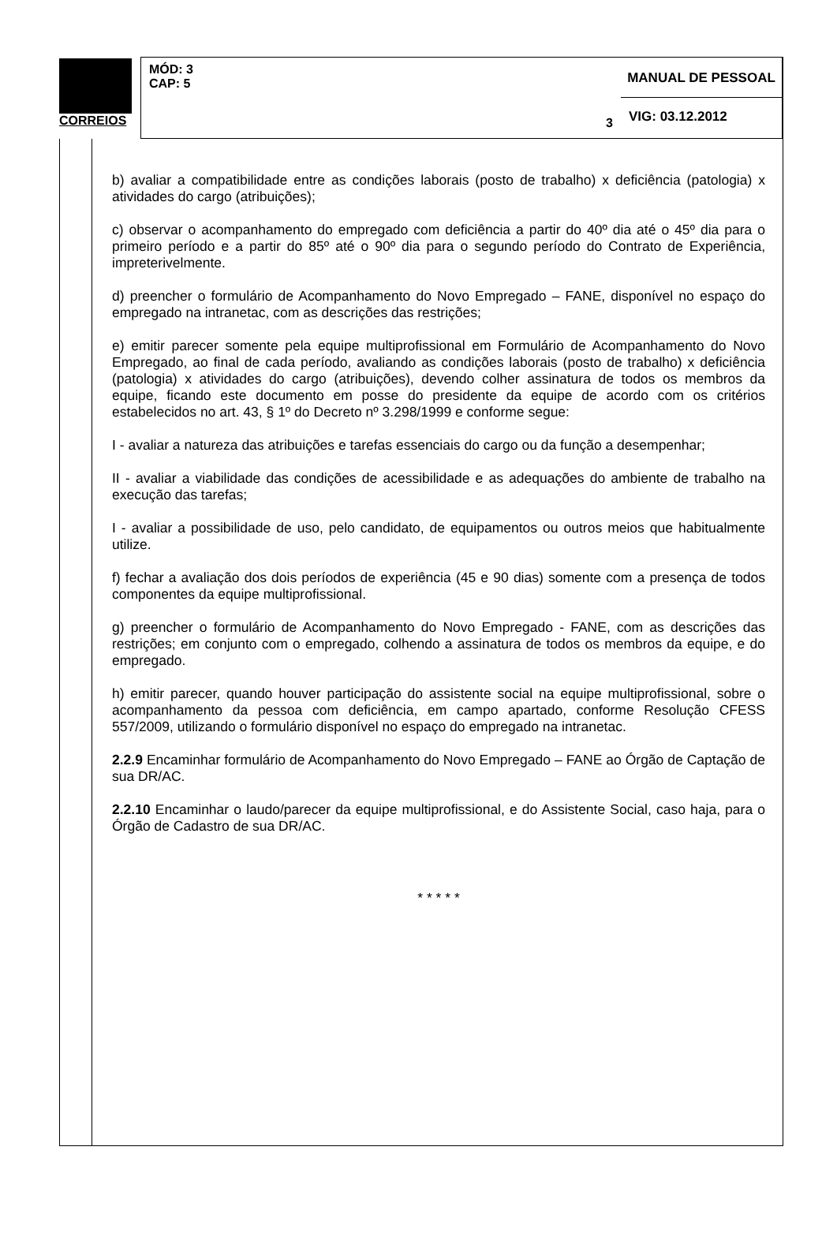CORREIOS
MANUAL DE PESSOAL
MÓD: 3
CAP: 5
3
VIG: 03.12.2012
b) avaliar a compatibilidade entre as condições laborais (posto de trabalho) x deficiência (patologia) x atividades do cargo (atribuições);
c) observar o acompanhamento do empregado com deficiência a partir do 40º dia até o 45º dia para o primeiro período e a partir do 85º até o 90º dia para o segundo período do Contrato de Experiência, impreterivelmente.
d) preencher o formulário de Acompanhamento do Novo Empregado – FANE, disponível no espaço do empregado na intranetac, com as descrições das restrições;
e) emitir parecer somente pela equipe multiprofissional em Formulário de Acompanhamento do Novo Empregado, ao final de cada período, avaliando as condições laborais (posto de trabalho) x deficiência (patologia) x atividades do cargo (atribuições), devendo colher assinatura de todos os membros da equipe, ficando este documento em posse do presidente da equipe de acordo com os critérios estabelecidos no art. 43, § 1º do Decreto nº 3.298/1999 e conforme segue:
I - avaliar a natureza das atribuições e tarefas essenciais do cargo ou da função a desempenhar;
II - avaliar a viabilidade das condições de acessibilidade e as adequações do ambiente de trabalho na execução das tarefas;
I - avaliar a possibilidade de uso, pelo candidato, de equipamentos ou outros meios que habitualmente utilize.
f) fechar a avaliação dos dois períodos de experiência (45 e 90 dias) somente com a presença de todos componentes da equipe multiprofissional.
g) preencher o formulário de Acompanhamento do Novo Empregado - FANE, com as descrições das restrições; em conjunto com o empregado, colhendo a assinatura de todos os membros da equipe, e do empregado.
h) emitir parecer, quando houver participação do assistente social na equipe multiprofissional, sobre o acompanhamento da pessoa com deficiência, em campo apartado, conforme Resolução CFESS 557/2009, utilizando o formulário disponível no espaço do empregado na intranetac.
2.2.9 Encaminhar formulário de Acompanhamento do Novo Empregado – FANE ao Órgão de Captação de sua DR/AC.
2.2.10 Encaminhar o laudo/parecer da equipe multiprofissional, e do Assistente Social, caso haja, para o Órgão de Cadastro de sua DR/AC.
* * * * *